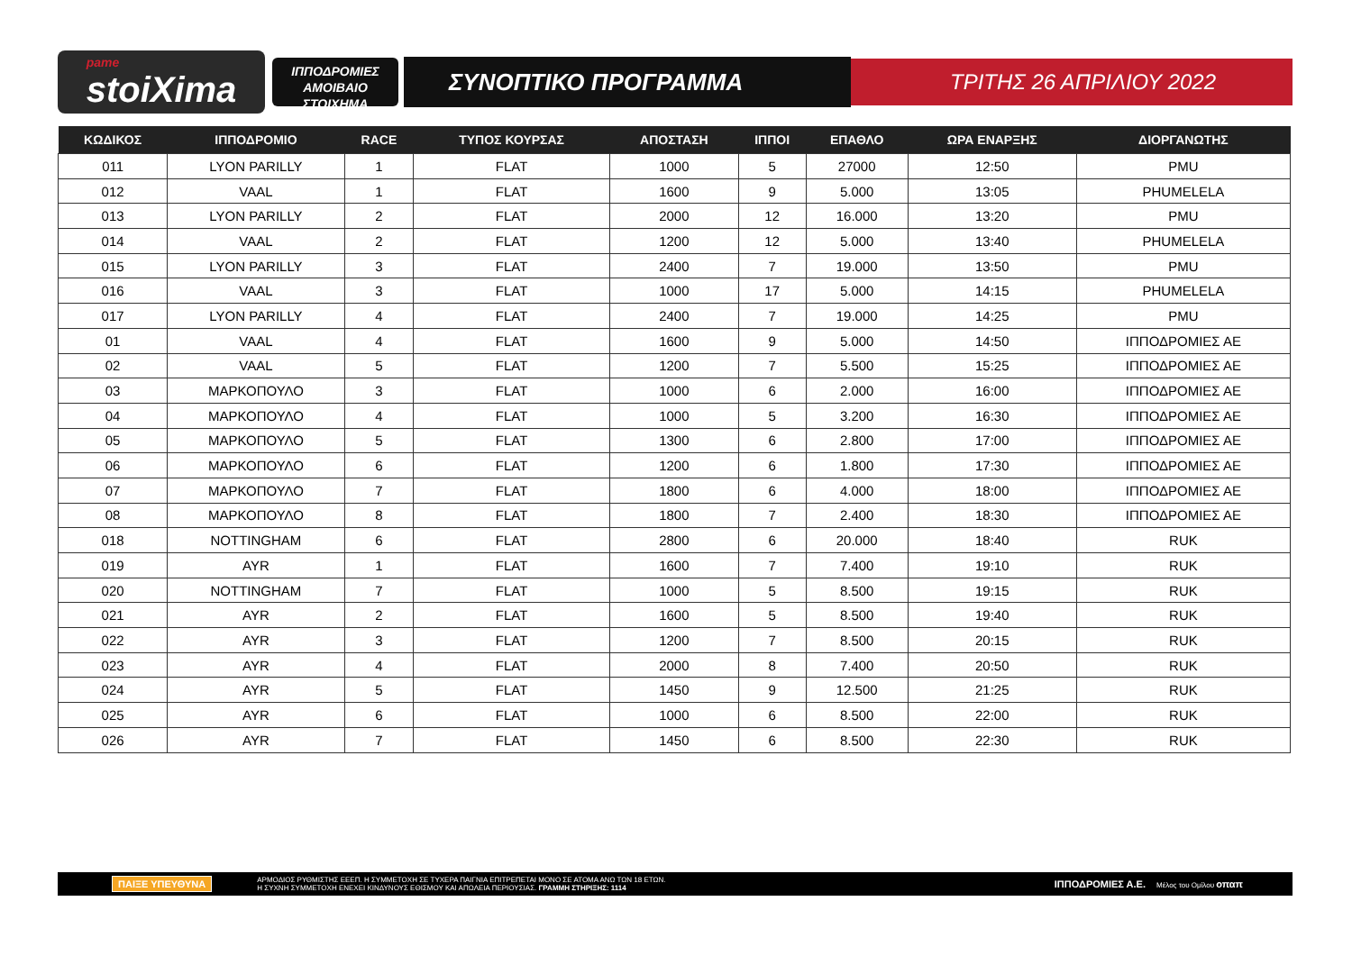pame
stoiXima
ΙΠΠΟΔΡΟΜΙΕΣ
ΑΜΟΙΒΑΙΟ ΣΤΟΙΧΗΜΑ
ΣΥΝΟΠΤΙΚΟ ΠΡΟΓΡΑΜΜΑ
ΤΡΙΤΗΣ 26 ΑΠΡΙΛΙΟΥ 2022
| ΚΩΔΙΚΟΣ | ΙΠΠΟΔΡΟΜΙΟ | RACE | ΤΥΠΟΣ ΚΟΥΡΣΑΣ | ΑΠΟΣΤΑΣΗ | ΙΠΠΟΙ | ΕΠΑΘΛΟ | ΩΡΑ ΕΝΑΡΞΗΣ | ΔΙΟΡΓΑΝΩΤΗΣ |
| --- | --- | --- | --- | --- | --- | --- | --- | --- |
| 011 | LYON PARILLY | 1 | FLAT | 1000 | 5 | 27000 | 12:50 | PMU |
| 012 | VAAL | 1 | FLAT | 1600 | 9 | 5.000 | 13:05 | PHUMELELA |
| 013 | LYON PARILLY | 2 | FLAT | 2000 | 12 | 16.000 | 13:20 | PMU |
| 014 | VAAL | 2 | FLAT | 1200 | 12 | 5.000 | 13:40 | PHUMELELA |
| 015 | LYON PARILLY | 3 | FLAT | 2400 | 7 | 19.000 | 13:50 | PMU |
| 016 | VAAL | 3 | FLAT | 1000 | 17 | 5.000 | 14:15 | PHUMELELA |
| 017 | LYON PARILLY | 4 | FLAT | 2400 | 7 | 19.000 | 14:25 | PMU |
| 01 | VAAL | 4 | FLAT | 1600 | 9 | 5.000 | 14:50 | ΙΠΠΟΔΡΟΜΙΕΣ ΑΕ |
| 02 | VAAL | 5 | FLAT | 1200 | 7 | 5.500 | 15:25 | ΙΠΠΟΔΡΟΜΙΕΣ ΑΕ |
| 03 | ΜΑΡΚΟΠΟΥΛΟ | 3 | FLAT | 1000 | 6 | 2.000 | 16:00 | ΙΠΠΟΔΡΟΜΙΕΣ ΑΕ |
| 04 | ΜΑΡΚΟΠΟΥΛΟ | 4 | FLAT | 1000 | 5 | 3.200 | 16:30 | ΙΠΠΟΔΡΟΜΙΕΣ ΑΕ |
| 05 | ΜΑΡΚΟΠΟΥΛΟ | 5 | FLAT | 1300 | 6 | 2.800 | 17:00 | ΙΠΠΟΔΡΟΜΙΕΣ ΑΕ |
| 06 | ΜΑΡΚΟΠΟΥΛΟ | 6 | FLAT | 1200 | 6 | 1.800 | 17:30 | ΙΠΠΟΔΡΟΜΙΕΣ ΑΕ |
| 07 | ΜΑΡΚΟΠΟΥΛΟ | 7 | FLAT | 1800 | 6 | 4.000 | 18:00 | ΙΠΠΟΔΡΟΜΙΕΣ ΑΕ |
| 08 | ΜΑΡΚΟΠΟΥΛΟ | 8 | FLAT | 1800 | 7 | 2.400 | 18:30 | ΙΠΠΟΔΡΟΜΙΕΣ ΑΕ |
| 018 | NOTTINGHAM | 6 | FLAT | 2800 | 6 | 20.000 | 18:40 | RUK |
| 019 | AYR | 1 | FLAT | 1600 | 7 | 7.400 | 19:10 | RUK |
| 020 | NOTTINGHAM | 7 | FLAT | 1000 | 5 | 8.500 | 19:15 | RUK |
| 021 | AYR | 2 | FLAT | 1600 | 5 | 8.500 | 19:40 | RUK |
| 022 | AYR | 3 | FLAT | 1200 | 7 | 8.500 | 20:15 | RUK |
| 023 | AYR | 4 | FLAT | 2000 | 8 | 7.400 | 20:50 | RUK |
| 024 | AYR | 5 | FLAT | 1450 | 9 | 12.500 | 21:25 | RUK |
| 025 | AYR | 6 | FLAT | 1000 | 6 | 8.500 | 22:00 | RUK |
| 026 | AYR | 7 | FLAT | 1450 | 6 | 8.500 | 22:30 | RUK |
ΠΑΙΞΕ ΥΠΕΥΘΥΝΑ ΑΡΜΟΔΙΟΣ ΡΥΘΜΙΣΤΗΣ ΕΕΕΠ. Η ΣΥΜΜΕΤΟΧΗ ΣΕ ΤΥΧΕΡΑ ΠΑΙΓΝΙΑ ΕΠΙΤΡΕΠΕΤΑΙ ΜΟΝΟ ΣΕ ΑΤΟΜΑ ΑΝΩ ΤΩΝ 18 ΕΤΩΝ.
Η ΣΥΧΝΗ ΣΥΜΜΕΤΟΧΗ ΕΝΕΧΕΙ ΚΙΝΔΥΝΟΥΣ ΕΘΙΣΜΟΥ ΚΑΙ ΑΠΩΛΕΙΑ ΠΕΡΙΟΥΣΙΑΣ. ΓΡΑΜΜΗ ΣΤΗΡΙΞΗΣ: 1114 ΙΠΠΟΔΡΟΜΙΕΣ Α.Ε. Μέλος του Ομίλου οπαπ